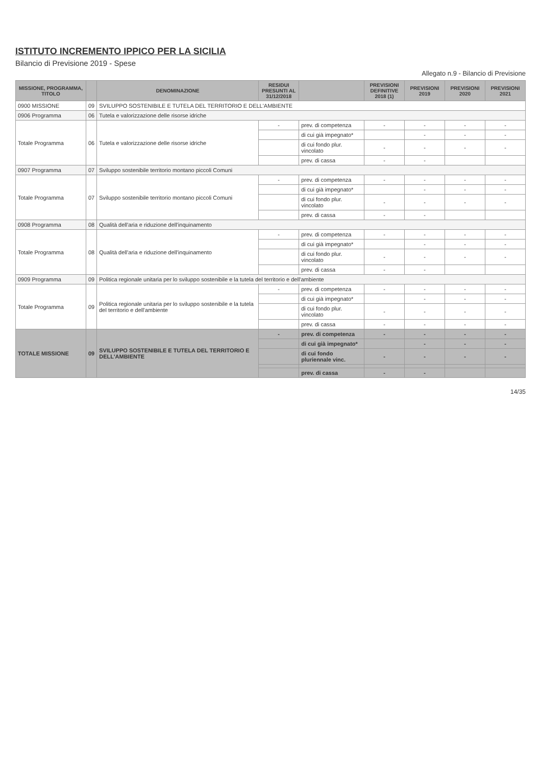ISTITUTO INCREMENTO IPPICO PER LA SICILIA
Bilancio di Previsione 2019 - Spese
Allegato n.9 - Bilancio di Previsione
| MISSIONE, PROGRAMMA, TITOLO | | DENOMINAZIONE | RESIDUI PRESUNTI AL 31/12/2018 | | PREVISIONI DEFINITIVE 2018 (1) | PREVISIONI 2019 | PREVISIONI 2020 | PREVISIONI 2021 |
| --- | --- | --- | --- | --- | --- | --- | --- | --- |
| 0900 MISSIONE | 09 | SVILUPPO SOSTENIBILE E TUTELA DEL TERRITORIO E DELL'AMBIENTE | | | | | | |
| 0906 Programma | 06 | Tutela e valorizzazione delle risorse idriche | | | | | | |
| Totale Programma | 06 | Tutela e valorizzazione delle risorse idriche | - | prev. di competenza | - | - | - | - |
| | | | | di cui già impegnato* | | - | - | - |
| | | | | di cui fondo plur. vincolato | - | - | - | - |
| | | | | prev. di cassa | - | - | | |
| 0907 Programma | 07 | Sviluppo sostenibile territorio montano piccoli Comuni | | | | | | |
| Totale Programma | 07 | Sviluppo sostenibile territorio montano piccoli Comuni | - | prev. di competenza | - | - | - | - |
| | | | | di cui già impegnato* | | - | - | - |
| | | | | di cui fondo plur. vincolato | - | - | - | - |
| | | | | prev. di cassa | - | - | | |
| 0908 Programma | 08 | Qualità dell'aria e riduzione dell'inquinamento | | | | | | |
| Totale Programma | 08 | Qualità dell'aria e riduzione dell'inquinamento | - | prev. di competenza | - | - | - | - |
| | | | | di cui già impegnato* | | - | - | - |
| | | | | di cui fondo plur. vincolato | - | - | - | - |
| | | | | prev. di cassa | - | - | | |
| 0909 Programma | 09 | Politica regionale unitaria per lo sviluppo sostenibile e la tutela del territorio e dell'ambiente | | | | | | |
| Totale Programma | 09 | Politica regionale unitaria per lo sviluppo sostenibile e la tutela del territorio e dell'ambiente | - | prev. di competenza | - | - | - | - |
| | | | | di cui già impegnato* | | - | - | - |
| | | | | di cui fondo plur. vincolato | - | - | - | - |
| | | | | prev. di cassa | - | - | - | - |
| TOTALE MISSIONE | 09 | SVILUPPO SOSTENIBILE E TUTELA DEL TERRITORIO E DELL'AMBIENTE | - | prev. di competenza | - | - | - | - |
| | | | | di cui già impegnato* | | - | - | - |
| | | | | di cui fondo pluriennale vinc. | - | - | - | - |
| | | | | prev. di cassa | - | - | | |
14/35